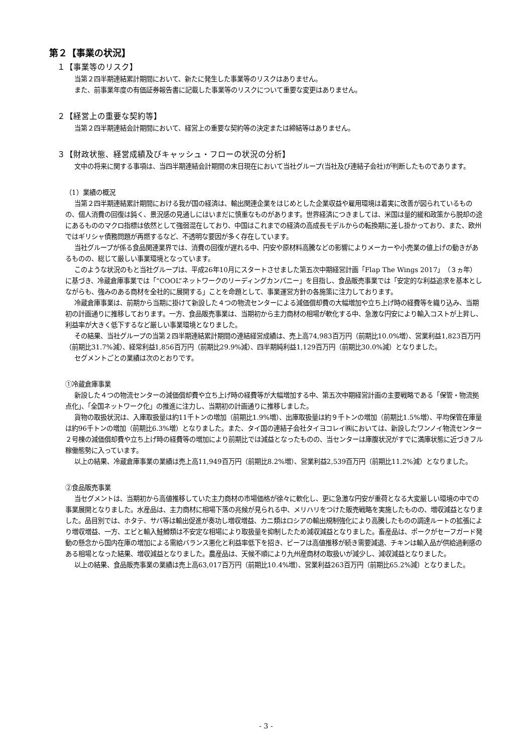第２【事業の状況】
１【事業等のリスク】
当第２四半期連結累計期間において、新たに発生した事業等のリスクはありません。
また、前事業年度の有価証券報告書に記載した事業等のリスクについて重要な変更はありません。
２【経営上の重要な契約等】
当第２四半期連結会計期間において、経営上の重要な契約等の決定または締結等はありません。
３【財政状態、経営成績及びキャッシュ・フローの状況の分析】
文中の将来に関する事項は、当四半期連結会計期間の末日現在において当社グループ(当社及び連結子会社)が判断したものであります。
（1）業績の概況
当第２四半期連結累計期間における我が国の経済は、輸出関連企業をはじめとした企業収益や雇用環境は着実に改善が図られているものの、個人消費の回復は鈍く、景況感の見通しにはいまだに慎重なものがあります。世界経済につきましては、米国は量的緩和政策から脱却の途にあるもののマクロ指標は依然として強弱混在しており、中国はこれまでの経済の高成長モデルからの転換期に差し掛かっており、また、欧州ではギリシャ債務問題が再燃するなど、不透明な要因が多く存在しています。
当社グループが係る食品関連業界では、消費の回復が遅れる中、円安や原材料高騰などの影響によりメーカーや小売業の値上げの動きがあるものの、総じて厳しい事業環境となっています。
このような状況のもと当社グループは、平成26年10月にスタートさせました第五次中期経営計画「Flap The Wings 2017」（３ヵ年）に基づき、冷蔵倉庫事業では「“COOL”ネットワークのリーディングカンパニー」を目指し、食品販売事業では「安定的な利益追求を基本としながらも、強みのある商材を全社的に展開する」ことを命題として、事業運営方針の各施策に注力しております。
冷蔵倉庫事業は、前期から当期に掛けて新設した４つの物流センターによる減価償却費の大幅増加や立ち上げ時の経費等を織り込み、当期初の計画通りに推移しております。一方、食品販売事業は、当期初から主力商材の相場が軟化する中、急激な円安により輸入コストが上昇し、利益率が大きく低下するなど厳しい事業環境となりました。
その結果、当社グループの当第２四半期連結累計期間の連結経営成績は、売上高74,983百万円（前期比10.0%増）、営業利益1,823百万円（前期比31.7%減）、経常利益1,856百万円（前期比29.9%減）、四半期純利益1,129百万円（前期比30.0%減）となりました。
セグメントごとの業績は次のとおりです。
①冷蔵倉庫事業
新設した４つの物流センターの減価償却費や立ち上げ時の経費等が大幅増加する中、第五次中期経営計画の主要戦略である「保管・物流拠点化」、「全国ネットワーク化」の推進に注力し、当期初の計画通りに推移しました。
貨物の取扱状況は、入庫取扱量は約11千トンの増加（前期比1.9%増）、出庫取扱量は約９千トンの増加（前期比1.5%増）、平均保管在庫量は約96千トンの増加（前期比6.3%増）となりました。また、タイ国の連結子会社タイヨコレイ㈱においては、新設したワンノイ物流センター２号棟の減価償却費や立ち上げ時の経費等の増加により前期比では減益となったものの、当センターは庫腹状況がすでに満庫状態に近づきフル稼働態勢に入っています。
以上の結果、冷蔵倉庫事業の業績は売上高11,949百万円（前期比8.2%増）、営業利益2,539百万円（前期比11.2%減）となりました。
②食品販売事業
当セグメントは、当期初から高値推移していた主力商材の市場価格が徐々に軟化し、更に急激な円安が重荷となる大変厳しい環境の中での事業展開となりました。水産品は、主力商材に相場下落の兆候が見られる中、メリハリをつけた販売戦略を実施したものの、増収減益となりました。品目別では、ホタテ、サバ等は輸出促進が奏功し増収増益、カニ類はロシアの輸出規制強化により高騰したものの調達ルートの拡張により増収増益、一方、エビと輸入鮭鱒類は不安定な相場により取扱量を抑制したため減収減益となりました。畜産品は、ポークがセーフガード発動の懸念から国内在庫の増加による需給バランス悪化と利益率低下を招き、ビーフは高値推移が続き需要減退、チキンは輸入品が供給過剰感のある相場となった結果、増収減益となりました。農産品は、天候不順により九州産商材の取扱いが減少し、減収減益となりました。
以上の結果、食品販売事業の業績は売上高63,017百万円（前期比10.4%増）、営業利益263百万円（前期比65.2%減）となりました。
- 3 -